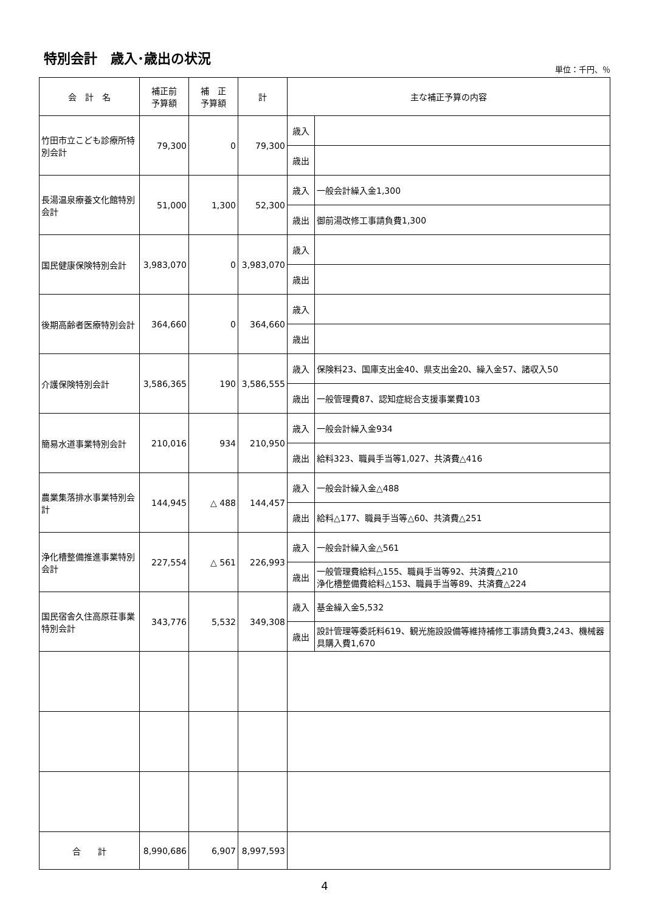特別会計　歳入･歳出の状況
単位：千円、％
| 会 計 名 | 補正前 予算額 | 補 正 予算額 | 計 | 主な補正予算の内容 | |
| --- | --- | --- | --- | --- | --- |
| 竹田市立こども診療所特別会計 | 79,300 | 0 | 79,300 | 歳入 | |
| | | | | 歳出 | |
| 長湯温泉療養文化館特別会計 | 51,000 | 1,300 | 52,300 | 歳入 | 一般会計繰入金1,300 |
| | | | | 歳出 | 御前湯改修工事請負費1,300 |
| 国民健康保険特別会計 | 3,983,070 | 0 | 3,983,070 | 歳入 | |
| | | | | 歳出 | |
| 後期高齢者医療特別会計 | 364,660 | 0 | 364,660 | 歳入 | |
| | | | | 歳出 | |
| 介護保険特別会計 | 3,586,365 | 190 | 3,586,555 | 歳入 | 保険料23、国庫支出金40、県支出金20、繰入金57、諸収入50 |
| | | | | 歳出 | 一般管理費87、認知症総合支援事業費103 |
| 簡易水道事業特別会計 | 210,016 | 934 | 210,950 | 歳入 | 一般会計繰入金934 |
| | | | | 歳出 | 給料323、職員手当等1,027、共済費△416 |
| 農業集落排水事業特別会計 | 144,945 | △ 488 | 144,457 | 歳入 | 一般会計繰入金△488 |
| | | | | 歳出 | 給料△177、職員手当等△60、共済費△251 |
| 浄化槽整備推進事業特別会計 | 227,554 | △ 561 | 226,993 | 歳入 | 一般会計繰入金△561 |
| | | | | 歳出 | 一般管理費給料△155、職員手当等92、共済費△210 浄化槽整備費給料△153、職員手当等89、共済費△224 |
| 国民宿舎久住高原荘事業特別会計 | 343,776 | 5,532 | 349,308 | 歳入 | 基金繰入金5,532 |
| | | | | 歳出 | 設計管理等委託料619、観光施設設備等維持補修工事請負費3,243、機械器具購入費1,670 |
| 合 計 | 8,990,686 | 6,907 | 8,997,593 | | |
4